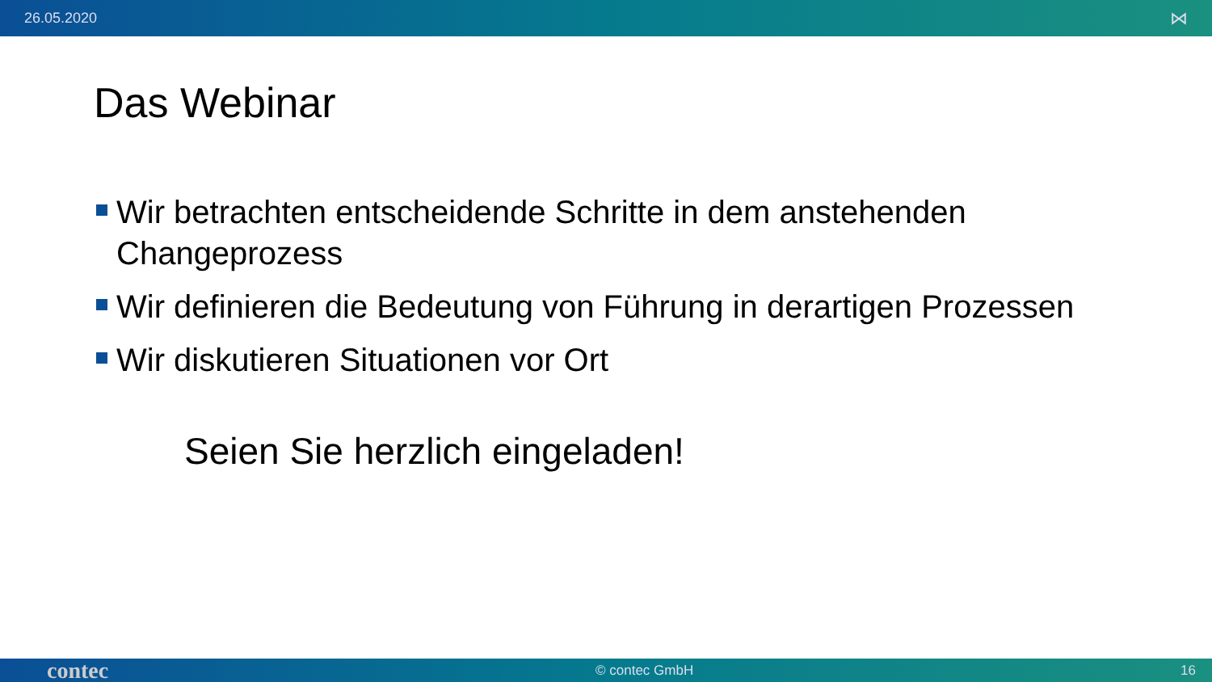26.05.2020 ⋈
Das Webinar
Wir betrachten entscheidende Schritte in dem anstehenden Changeprozess
Wir definieren die Bedeutung von Führung in derartigen Prozessen
Wir diskutieren Situationen vor Ort
Seien Sie herzlich eingeladen!
contec © contec GmbH 16